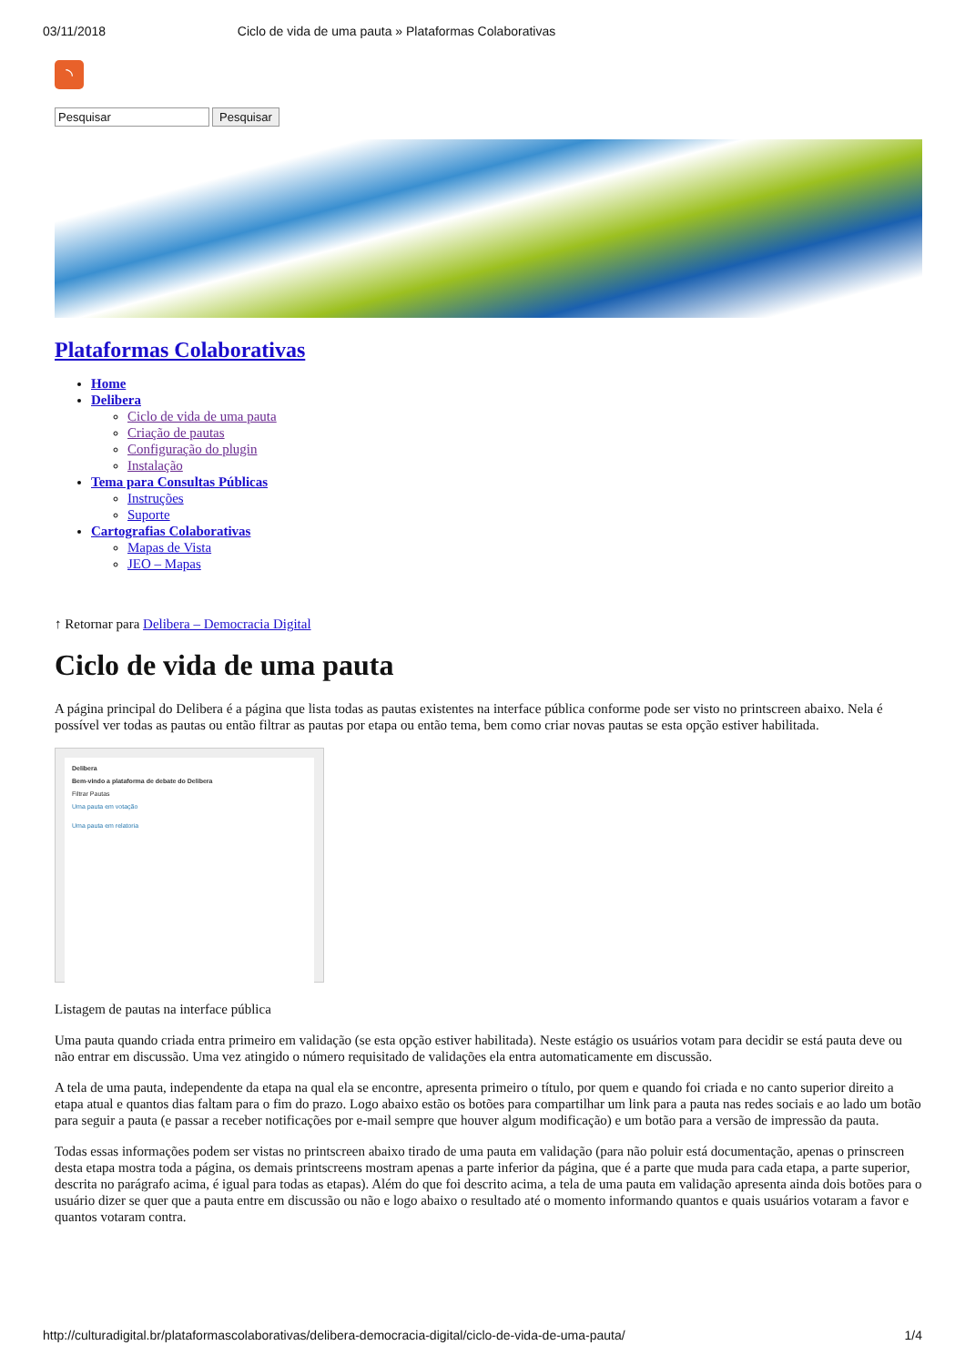03/11/2018 Ciclo de vida de uma pauta » Plataformas Colaborativas
◝
Pesquisar Pesquisar
Plataformas Colaborativas
Home
Delibera
Ciclo de vida de uma pauta
Criação de pautas
Configuração do plugin
Instalação
Tema para Consultas Públicas
Instruções
Suporte
Cartografias Colaborativas
Mapas de Vista
JEO – Mapas
↑ Retornar para Delibera – Democracia Digital
Ciclo de vida de uma pauta
A página principal do Delibera é a página que lista todas as pautas existentes na interface pública conforme pode ser visto no printscreen abaixo. Nela é possível ver todas as pautas ou então filtrar as pautas por etapa ou então tema, bem como criar novas pautas se esta opção estiver habilitada.
Delibera
Bem-vindo a plataforma de debate do Delibera
Filtrar Pautas
Uma pauta em votação
Uma pauta em relatoria
Listagem de pautas na interface pública
Uma pauta quando criada entra primeiro em validação (se esta opção estiver habilitada). Neste estágio os usuários votam para decidir se está pauta deve ou não entrar em discussão. Uma vez atingido o número requisitado de validações ela entra automaticamente em discussão.
A tela de uma pauta, independente da etapa na qual ela se encontre, apresenta primeiro o título, por quem e quando foi criada e no canto superior direito a etapa atual e quantos dias faltam para o fim do prazo. Logo abaixo estão os botões para compartilhar um link para a pauta nas redes sociais e ao lado um botão para seguir a pauta (e passar a receber notificações por e-mail sempre que houver algum modificação) e um botão para a versão de impressão da pauta.
Todas essas informações podem ser vistas no printscreen abaixo tirado de uma pauta em validação (para não poluir está documentação, apenas o prinscreen desta etapa mostra toda a página, os demais printscreens mostram apenas a parte inferior da página, que é a parte que muda para cada etapa, a parte superior, descrita no parágrafo acima, é igual para todas as etapas). Além do que foi descrito acima, a tela de uma pauta em validação apresenta ainda dois botões para o usuário dizer se quer que a pauta entre em discussão ou não e logo abaixo o resultado até o momento informando quantos e quais usuários votaram a favor e quantos votaram contra.
http://culturadigital.br/plataformascolaborativas/delibera-democracia-digital/ciclo-de-vida-de-uma-pauta/ 1/4